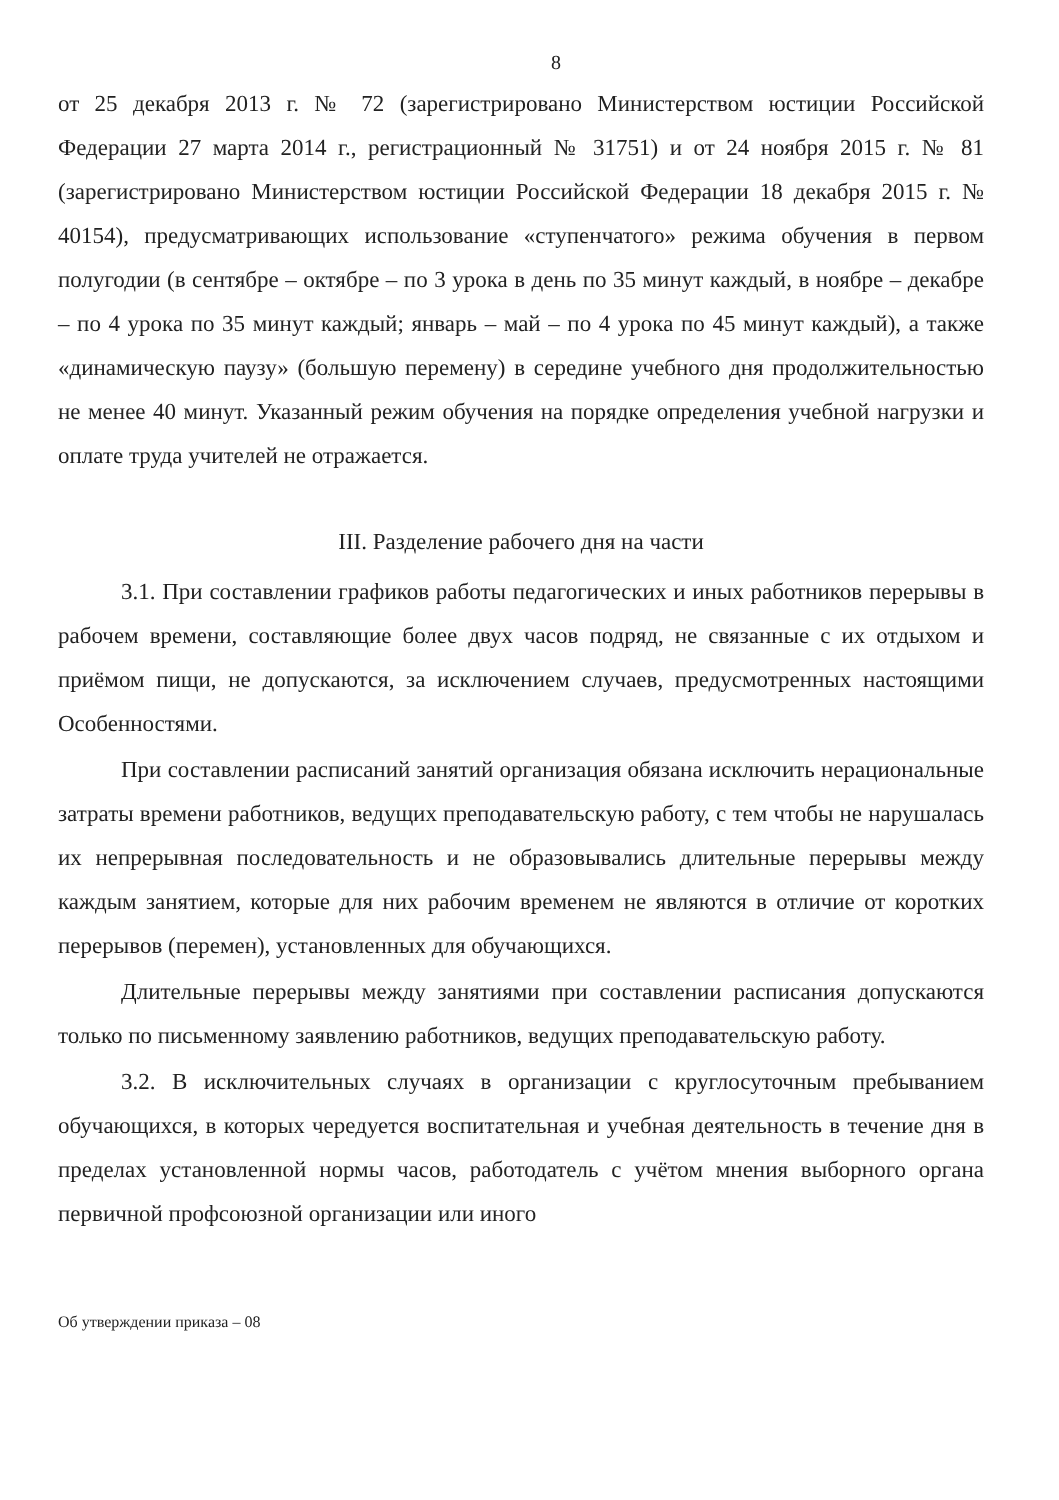8
от 25 декабря 2013 г. № 72 (зарегистрировано Министерством юстиции Российской Федерации 27 марта 2014 г., регистрационный № 31751) и от 24 ноября 2015 г. № 81 (зарегистрировано Министерством юстиции Российской Федерации 18 декабря 2015 г. № 40154), предусматривающих использование «ступенчатого» режима обучения в первом полугодии (в сентябре – октябре – по 3 урока в день по 35 минут каждый, в ноябре – декабре – по 4 урока по 35 минут каждый; январь – май – по 4 урока по 45 минут каждый), а также «динамическую паузу» (большую перемену) в середине учебного дня продолжительностью не менее 40 минут. Указанный режим обучения на порядке определения учебной нагрузки и оплате труда учителей не отражается.
III. Разделение рабочего дня на части
3.1. При составлении графиков работы педагогических и иных работников перерывы в рабочем времени, составляющие более двух часов подряд, не связанные с их отдыхом и приёмом пищи, не допускаются, за исключением случаев, предусмотренных настоящими Особенностями.
При составлении расписаний занятий организация обязана исключить нерациональные затраты времени работников, ведущих преподавательскую работу, с тем чтобы не нарушалась их непрерывная последовательность и не образовывались длительные перерывы между каждым занятием, которые для них рабочим временем не являются в отличие от коротких перерывов (перемен), установленных для обучающихся.
Длительные перерывы между занятиями при составлении расписания допускаются только по письменному заявлению работников, ведущих преподавательскую работу.
3.2. В исключительных случаях в организации с круглосуточным пребыванием обучающихся, в которых чередуется воспитательная и учебная деятельность в течение дня в пределах установленной нормы часов, работодатель с учётом мнения выборного органа первичной профсоюзной организации или иного
Об утверждении приказа – 08